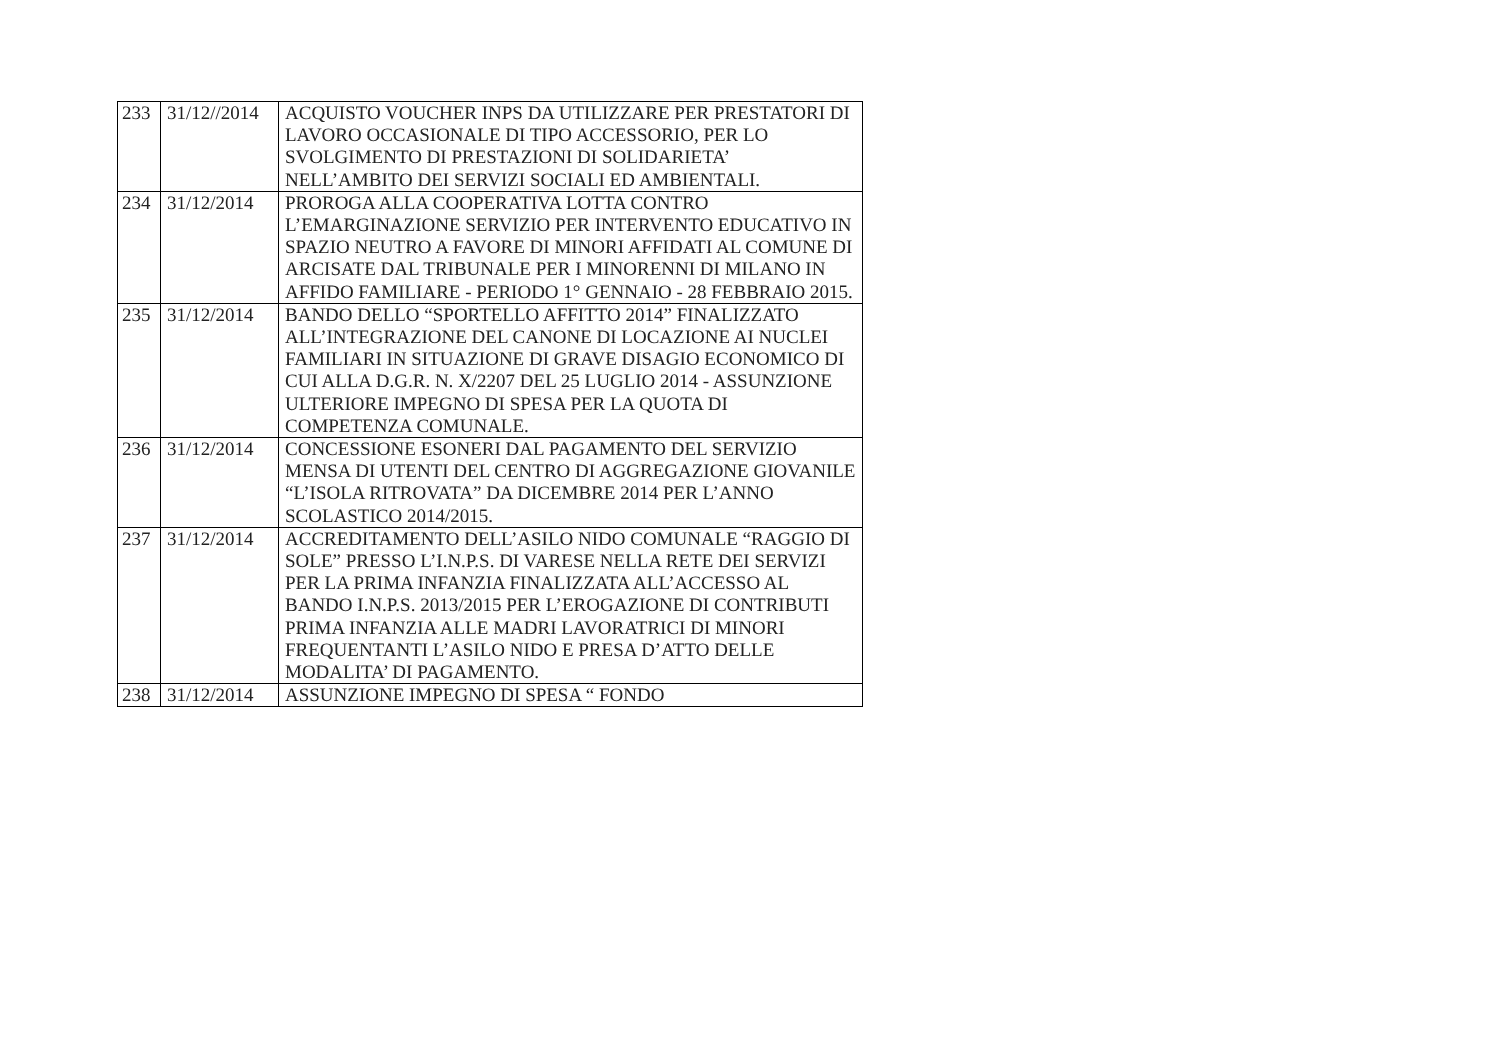| 233 | 31/12//2014 | ACQUISTO VOUCHER INPS DA UTILIZZARE PER PRESTATORI DI LAVORO OCCASIONALE DI TIPO ACCESSORIO, PER LO SVOLGIMENTO DI PRESTAZIONI DI SOLIDARIETA’ NELL’AMBITO DEI SERVIZI SOCIALI ED AMBIENTALI. |
| 234 | 31/12/2014 | PROROGA ALLA COOPERATIVA LOTTA CONTRO L’EMARGINAZIONE SERVIZIO PER INTERVENTO EDUCATIVO IN SPAZIO NEUTRO A FAVORE DI MINORI AFFIDATI AL COMUNE DI ARCISATE DAL TRIBUNALE PER I MINORENNI DI MILANO IN AFFIDO FAMILIARE - PERIODO 1° GENNAIO - 28 FEBBRAIO 2015. |
| 235 | 31/12/2014 | BANDO DELLO “SPORTELLO AFFITTO 2014” FINALIZZATO ALL’INTEGRAZIONE DEL CANONE DI LOCAZIONE AI NUCLEI FAMILIARI IN SITUAZIONE DI GRAVE DISAGIO ECONOMICO DI CUI ALLA D.G.R. N. X/2207 DEL 25 LUGLIO 2014 - ASSUNZIONE ULTERIORE IMPEGNO DI SPESA PER LA QUOTA DI COMPETENZA COMUNALE. |
| 236 | 31/12/2014 | CONCESSIONE ESONERI DAL PAGAMENTO DEL SERVIZIO MENSA DI UTENTI DEL CENTRO DI AGGREGAZIONE GIOVANILE “L’ISOLA RITROVATA” DA DICEMBRE 2014 PER L’ANNO SCOLASTICO 2014/2015. |
| 237 | 31/12/2014 | ACCREDITAMENTO DELL’ASILO NIDO COMUNALE “RAGGIO DI SOLE” PRESSO L’I.N.P.S. DI VARESE NELLA RETE DEI SERVIZI PER LA PRIMA INFANZIA FINALIZZATA ALL’ACCESSO AL BANDO I.N.P.S. 2013/2015 PER L’EROGAZIONE DI CONTRIBUTI PRIMA INFANZIA ALLE MADRI LAVORATRICI DI MINORI FREQUENTANTI L’ASILO NIDO E PRESA D’ATTO DELLE MODALITA’ DI PAGAMENTO. |
| 238 | 31/12/2014 | ASSUNZIONE IMPEGNO DI SPESA “ FONDO |